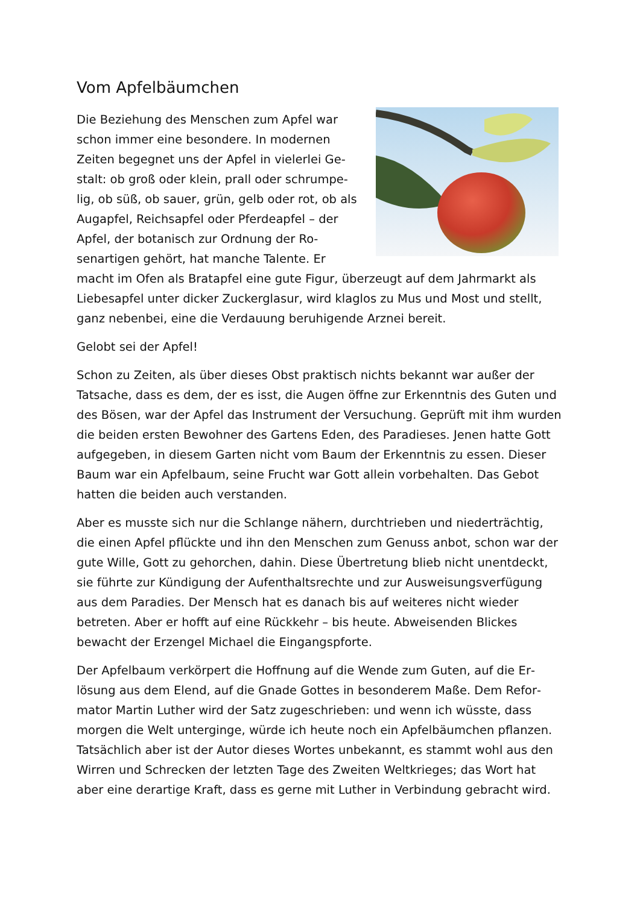Vom Apfelbäumchen
Die Beziehung des Menschen zum Apfel war schon immer eine besondere. In modernen Zeiten begegnet uns der Apfel in vielerlei Ge­stalt: ob groß oder klein, prall oder schrumpe­lig, ob süß, ob sauer, grün, gelb oder rot, ob als Augapfel, Reichsapfel oder Pferdeapfel – der Apfel, der botanisch zur Ordnung der Ro­senartigen gehört, hat manche Talente. Er macht im Ofen als Bratapfel eine gute Figur, überzeugt auf dem Jahrmarkt als Liebesapfel unter dicker Zuckerglasur, wird klaglos zu Mus und Most und stellt, ganz nebenbei, eine die Verdauung beruhigende Arznei bereit.
Gelobt sei der Apfel!
Schon zu Zeiten, als über dieses Obst praktisch nichts bekannt war außer der Tatsache, dass es dem, der es isst, die Augen öffne zur Erkenntnis des Guten und des Bösen, war der Apfel das Instrument der Versuchung. Geprüft mit ihm wurden die beiden ersten Bewohner des Gartens Eden, des Paradieses. Jenen hatte Gott aufgegeben, in diesem Garten nicht vom Baum der Erkenntnis zu es­sen. Dieser Baum war ein Apfelbaum, seine Frucht war Gott allein vorbehalten. Das Gebot hatten die beiden auch verstanden.
Aber es musste sich nur die Schlange nähern, durchtrieben und niederträchtig, die einen Apfel pflückte und ihn den Menschen zum Genuss anbot, schon war der gute Wille, Gott zu gehorchen, dahin. Diese Übertretung blieb nicht unent­deckt, sie führte zur Kündigung der Aufenthaltsrechte und zur Ausweisungsver­fügung aus dem Paradies. Der Mensch hat es danach bis auf weiteres nicht wie­der betreten. Aber er hofft auf eine Rückkehr – bis heute. Abweisenden Blickes bewacht der Erzengel Michael die Eingangspforte.
Der Apfelbaum verkörpert die Hoffnung auf die Wende zum Guten, auf die Er­lösung aus dem Elend, auf die Gnade Gottes in besonderem Maße. Dem Refor­mator Martin Luther wird der Satz zugeschrieben: und wenn ich wüsste, dass morgen die Welt unterginge, würde ich heute noch ein Apfelbäumchen pflan­zen. Tatsächlich aber ist der Autor dieses Wortes unbekannt, es stammt wohl aus den Wirren und Schrecken der letzten Tage des Zweiten Weltkrieges; das Wort hat aber eine derartige Kraft, dass es gerne mit Luther in Verbindung ge­bracht wird.